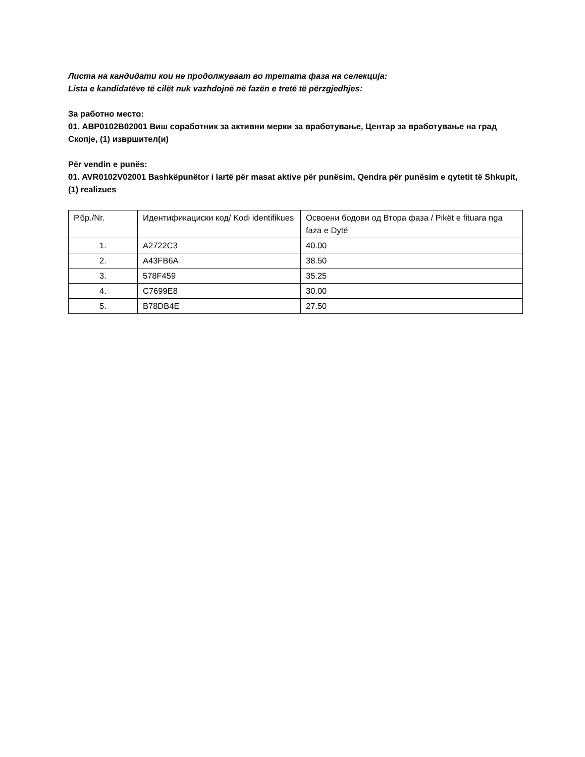Листа на кандидати кои не продолжуваат во третата фаза на селекција:
Lista e kandidatëve të cilët nuk vazhdojnë në fazën e tretë të përzgjedhjes:
За работно место:
01. АВР0102В02001 Виш соработник за активни мерки за вработување, Центар за вработување на град Скопје, (1) извршител(и)
Për vendin e punës:
01. AVR0102V02001 Bashkëpunëtor i lartë për masat aktive për punësim, Qendra për punësim e qytetit të Shkupit, (1) realizues
| Р.бр./Nr. | Идентификациски код/ Kodi identifikues | Освоени бодови од Втора фаза / Pikët e fituara nga faza e Dytë |
| 1. | A2722C3 | 40.00 |
| 2. | A43FB6A | 38.50 |
| 3. | 578F459 | 35.25 |
| 4. | C7699E8 | 30.00 |
| 5. | B78DB4E | 27.50 |